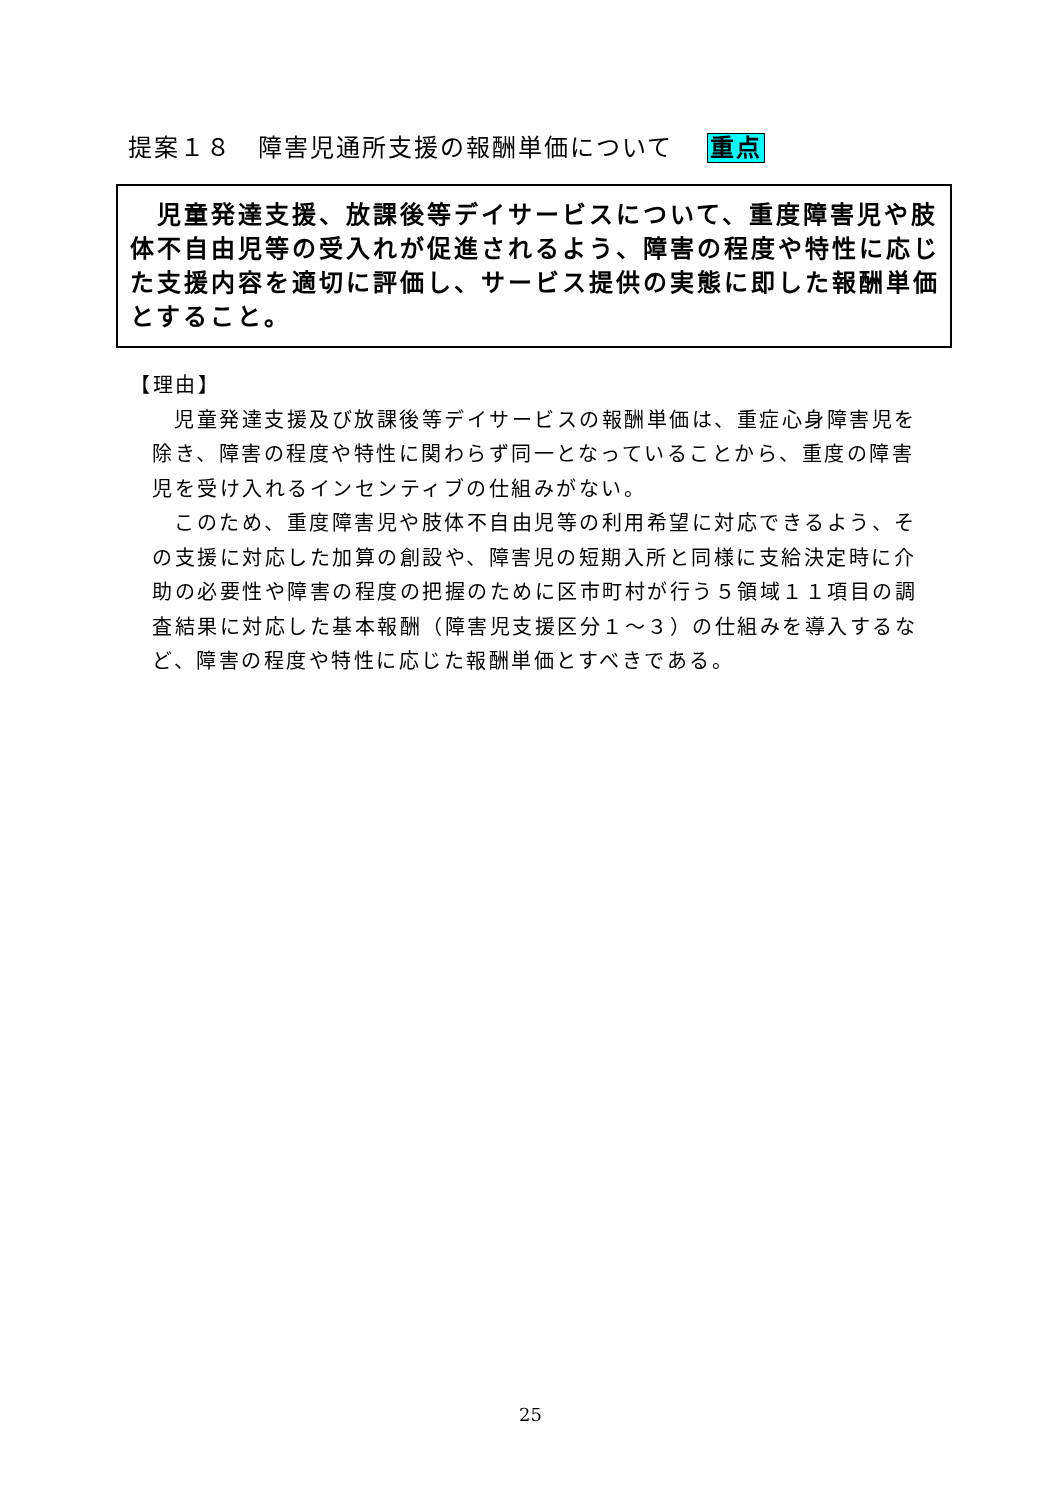提案１８　障害児通所支援の報酬単価について 重点
　児童発達支援、放課後等デイサービスについて、重度障害児や肢体不自由児等の受入れが促進されるよう、障害の程度や特性に応じた支援内容を適切に評価し、サービス提供の実態に即した報酬単価とすること。
【理由】
児童発達支援及び放課後等デイサービスの報酬単価は、重症心身障害児を除き、障害の程度や特性に関わらず同一となっていることから、重度の障害児を受け入れるインセンティブの仕組みがない。
このため、重度障害児や肢体不自由児等の利用希望に対応できるよう、その支援に対応した加算の創設や、障害児の短期入所と同様に支給決定時に介助の必要性や障害の程度の把握のために区市町村が行う５領域１１項目の調査結果に対応した基本報酬（障害児支援区分１～３）の仕組みを導入するなど、障害の程度や特性に応じた報酬単価とすべきである。
25